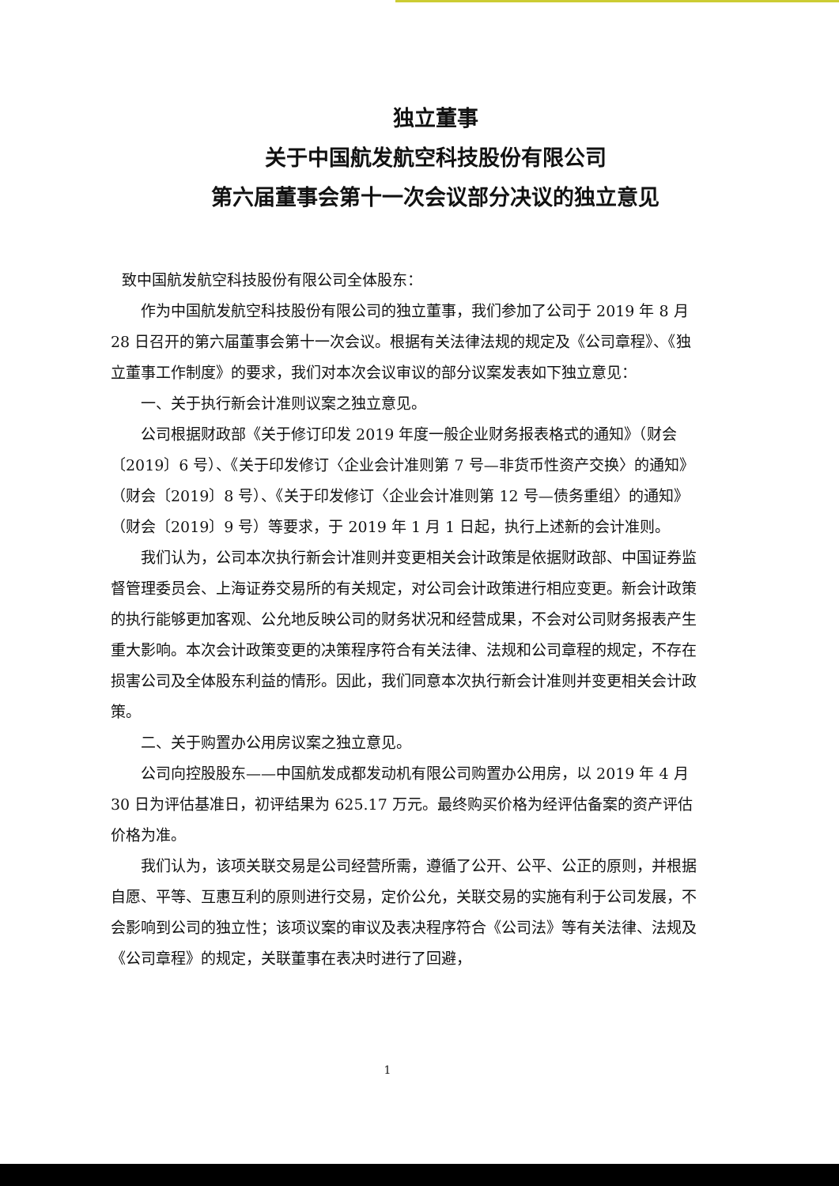独立董事
关于中国航发航空科技股份有限公司
第六届董事会第十一次会议部分决议的独立意见
致中国航发航空科技股份有限公司全体股东：
作为中国航发航空科技股份有限公司的独立董事，我们参加了公司于 2019 年 8 月 28 日召开的第六届董事会第十一次会议。根据有关法律法规的规定及《公司章程》、《独立董事工作制度》的要求，我们对本次会议审议的部分议案发表如下独立意见：
一、关于执行新会计准则议案之独立意见。
公司根据财政部《关于修订印发 2019 年度一般企业财务报表格式的通知》（财会〔2019〕6 号）、《关于印发修订〈企业会计准则第 7 号—非货币性资产交换〉的通知》（财会〔2019〕8 号）、《关于印发修订〈企业会计准则第 12 号—债务重组〉的通知》（财会〔2019〕9 号）等要求，于 2019 年 1 月 1 日起，执行上述新的会计准则。
我们认为，公司本次执行新会计准则并变更相关会计政策是依据财政部、中国证券监督管理委员会、上海证券交易所的有关规定，对公司会计政策进行相应变更。新会计政策的执行能够更加客观、公允地反映公司的财务状况和经营成果，不会对公司财务报表产生重大影响。本次会计政策变更的决策程序符合有关法律、法规和公司章程的规定，不存在损害公司及全体股东利益的情形。因此，我们同意本次执行新会计准则并变更相关会计政策。
二、关于购置办公用房议案之独立意见。
公司向控股股东——中国航发成都发动机有限公司购置办公用房，以 2019 年 4 月 30 日为评估基准日，初评结果为 625.17 万元。最终购买价格为经评估备案的资产评估价格为准。
我们认为，该项关联交易是公司经营所需，遵循了公开、公平、公正的原则，并根据自愿、平等、互惠互利的原则进行交易，定价公允，关联交易的实施有利于公司发展，不会影响到公司的独立性；该项议案的审议及表决程序符合《公司法》等有关法律、法规及《公司章程》的规定，关联董事在表决时进行了回避，
1